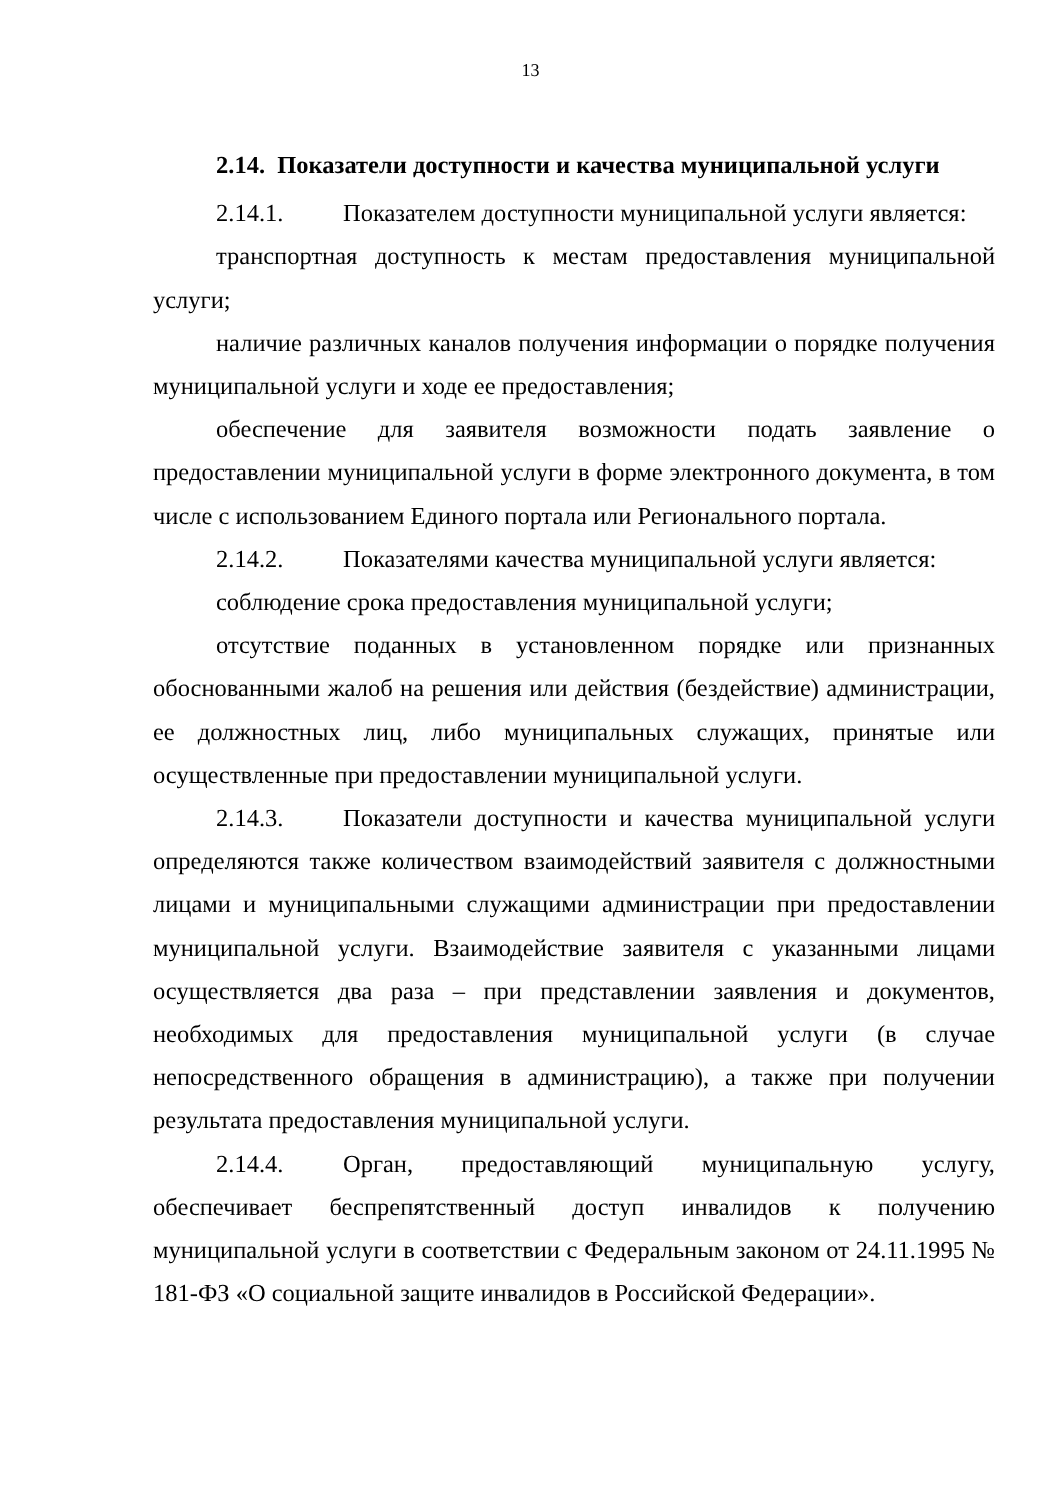13
2.14. Показатели доступности и качества муниципальной услуги
2.14.1. Показателем доступности муниципальной услуги является:
транспортная доступность к местам предоставления муниципальной услуги;
наличие различных каналов получения информации о порядке получения муниципальной услуги и ходе ее предоставления;
обеспечение для заявителя возможности подать заявление о предоставлении муниципальной услуги в форме электронного документа, в том числе с использованием Единого портала или Регионального портала.
2.14.2. Показателями качества муниципальной услуги является:
соблюдение срока предоставления муниципальной услуги;
отсутствие поданных в установленном порядке или признанных обоснованными жалоб на решения или действия (бездействие) администрации, ее должностных лиц, либо муниципальных служащих, принятые или осуществленные при предоставлении муниципальной услуги.
2.14.3. Показатели доступности и качества муниципальной услуги определяются также количеством взаимодействий заявителя с должностными лицами и муниципальными служащими администрации при предоставлении муниципальной услуги. Взаимодействие заявителя с указанными лицами осуществляется два раза – при представлении заявления и документов, необходимых для предоставления муниципальной услуги (в случае непосредственного обращения в администрацию), а также при получении результата предоставления муниципальной услуги.
2.14.4. Орган, предоставляющий муниципальную услугу, обеспечивает беспрепятственный доступ инвалидов к получению муниципальной услуги в соответствии с Федеральным законом от 24.11.1995 № 181-ФЗ «О социальной защите инвалидов в Российской Федерации».